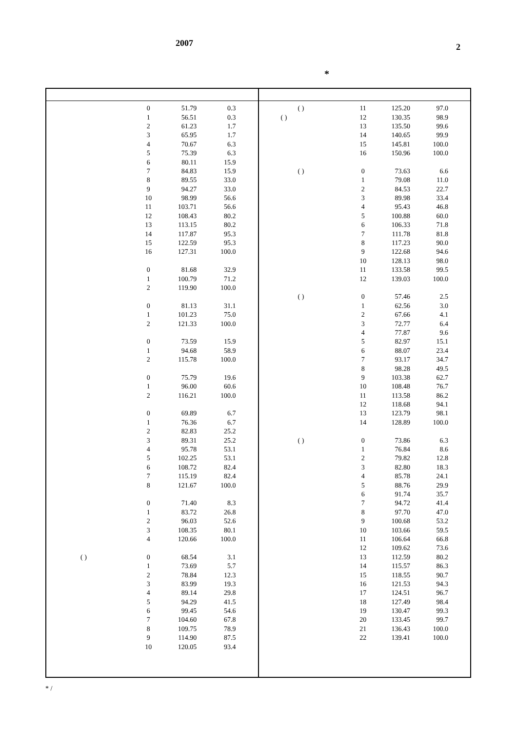2007 2
*
| / / 0 / 51.79 / 0.3 / / / 1 / 56.51 / 0.3 / / / 2 / 61.23 / 1.7 / / / 3 / 65.95 / 1.7 / / / 4 / 70.67 / 6.3 / / / 5 / 75.39 / 6.3 / / / 6 / 80.11 / 15.9 / / / 7 / 84.83 / 15.9 / / / 8 / 89.55 / 33.0 / / / 9 / 94.27 / 33.0 / / / 10 / 98.99 / 56.6 / / / 11 / 103.71 / 56.6 / / / 12 / 108.43 / 80.2 / / / 13 / 113.15 / 80.2 / / / 14 / 117.87 / 95.3 / / / 15 / 122.59 / 95.3 / / / 16 / 127.31 / 100.0 / / / 0 / 81.68 / 32.9 / / / 1 / 100.79 / 71.2 / / / 2 / 119.90 / 100.0 / / / 0 / 81.13 / 31.1 / / / 1 / 101.23 / 75.0 / / / 2 / 121.33 / 100.0 / / / 0 / 73.59 / 15.9 / / / 1 / 94.68 / 58.9 / / / 2 / 115.78 / 100.0 / / / 0 / 75.79 / 19.6 / / / 1 / 96.00 / 60.6 / / / 2 / 116.21 / 100.0 / / / 0 / 69.89 / 6.7 / / / 1 / 76.36 / 6.7 / / / 2 / 82.83 / 25.2 / / / 3 / 89.31 / 25.2 / / / 4 / 95.78 / 53.1 / / / 5 / 102.25 / 53.1 / / / 6 / 108.72 / 82.4 / / / 7 / 115.19 / 82.4 / / / 8 / 121.67 / 100.0 / / / 0 / 71.40 / 8.3 / / / 1 / 83.72 / 26.8 / / / 2 / 96.03 / 52.6 / / / 3 / 108.35 / 80.1 / / / 4 / 120.66 / 100.0 / / ( ) / 0 / 68.54 / 3.1 / / / 1 / 73.69 / 5.7 / / / 2 / 78.84 / 12.3 / / / 3 / 83.99 / 19.3 / / / 4 / 89.14 / 29.8 / / / 5 / 94.29 / 41.5 / / / 6 / 99.45 / 54.6 / / / 7 / 104.60 / 67.8 / / / 8 / 109.75 / 78.9 / / / 9 / 114.90 / 87.5 / / / 10 / 120.05 / 93.4 / | / ( ) / 11 / 125.20 / 97.0 / / ( ) / 12 / 130.35 / 98.9 / / / 13 / 135.50 / 99.6 / / / 14 / 140.65 / 99.9 / / / 15 / 145.81 / 100.0 / / / 16 / 150.96 / 100.0 / / ( ) / 0 / 73.63 / 6.6 / / / 1 / 79.08 / 11.0 / / / 2 / 84.53 / 22.7 / / / 3 / 89.98 / 33.4 / / / 4 / 95.43 / 46.8 / / / 5 / 100.88 / 60.0 / / / 6 / 106.33 / 71.8 / / / 7 / 111.78 / 81.8 / / / 8 / 117.23 / 90.0 / / / 9 / 122.68 / 94.6 / / / 10 / 128.13 / 98.0 / / / 11 / 133.58 / 99.5 / / / 12 / 139.03 / 100.0 / / ( ) / 0 / 57.46 / 2.5 / / / 1 / 62.56 / 3.0 / / / 2 / 67.66 / 4.1 / / / 3 / 72.77 / 6.4 / / / 4 / 77.87 / 9.6 / / / 5 / 82.97 / 15.1 / / / 6 / 88.07 / 23.4 / / / 7 / 93.17 / 34.7 / / / 8 / 98.28 / 49.5 / / / 9 / 103.38 / 62.7 / / / 10 / 108.48 / 76.7 / / / 11 / 113.58 / 86.2 / / / 12 / 118.68 / 94.1 / / / 13 / 123.79 / 98.1 / / / 14 / 128.89 / 100.0 / / ( ) / 0 / 73.86 / 6.3 / / / 1 / 76.84 / 8.6 / / / 2 / 79.82 / 12.8 / / / 3 / 82.80 / 18.3 / / / 4 / 85.78 / 24.1 / / / 5 / 88.76 / 29.9 / / / 6 / 91.74 / 35.7 / / / 7 / 94.72 / 41.4 / / / 8 / 97.70 / 47.0 / / / 9 / 100.68 / 53.2 / / / 10 / 103.66 / 59.5 / / / 11 / 106.64 / 66.8 / / / 12 / 109.62 / 73.6 / / / 13 / 112.59 / 80.2 / / / 14 / 115.57 / 86.3 / / / 15 / 118.55 / 90.7 / / / 16 / 121.53 / 94.3 / / / 17 / 124.51 / 96.7 / / / 18 / 127.49 / 98.4 / / / 19 / 130.47 / 99.3 / / / 20 / 133.45 / 99.7 / / / 21 / 136.43 / 100.0 / / / 22 / 139.41 / 100.0 / |
* /